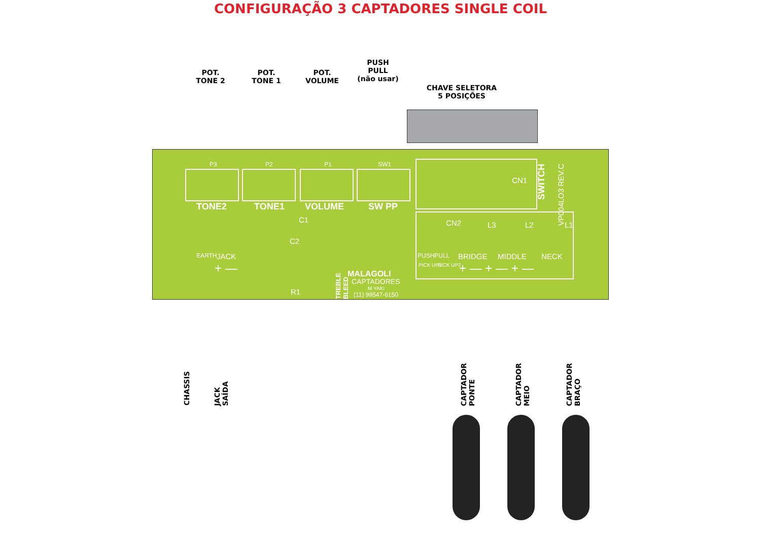CONFIGURAÇÃO 3 CAPTADORES SINGLE COIL
POT.
TONE 2
POT.
TONE 1
POT.
VOLUME
PUSH
PULL
(não usar)
CHAVE SELETORA
5 POSIÇÕES
P3 P2 P1 SW1
TONE2 TONE1 VOLUME SW PP
C1
C2
R1
JACK
EARTH
TREBLE BLEED
MALAGOLI
CAPTADORES
M YAKI
(11) 99547-6150
CN1
SWITCH
VP004LO3 REV.C
CN2 L3 L2 L1
PUSHPULL BRIDGE MIDDLE NECK
PICK UP1 PICK UP2 + — + — + —
+ —
CHASSIS
JACK
SAÍDA
CAPTADOR
PONTE
CAPTADOR
MEIO
CAPTADOR
BRAÇO